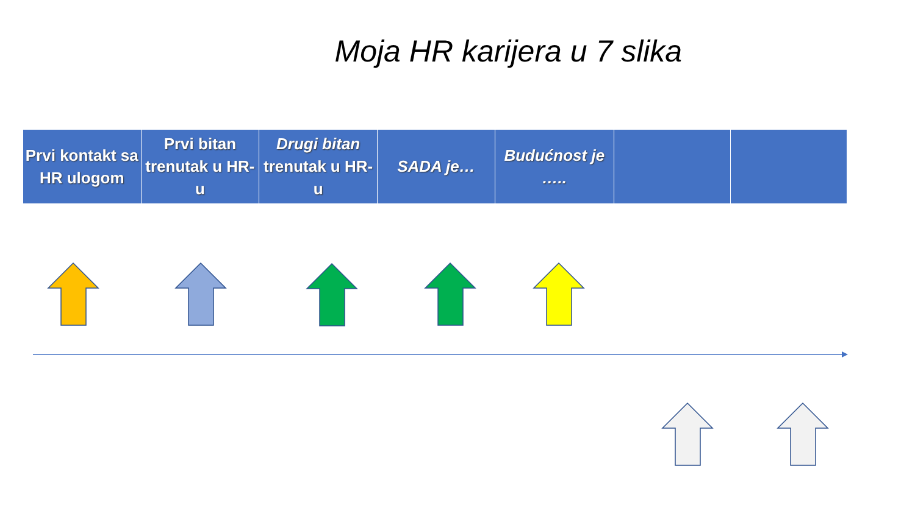Moja HR karijera u 7 slika
| Prvi kontakt sa HR ulogom | Prvi bitan trenutak u HR-u | Drugi bitan trenutak u HR-u | SADA je… | Budućnost je ….. | | |